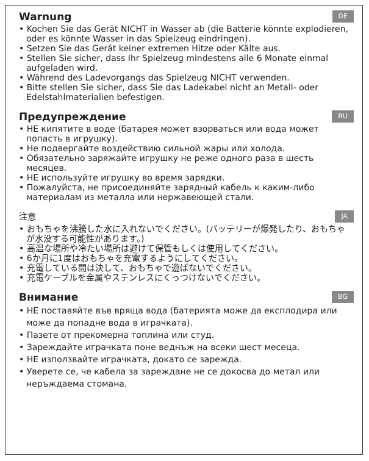Warnung DE
• Kochen Sie das Gerät NICHT in Wasser ab (die Batterie könnte explodieren, oder es könnte Wasser in das Spielzeug eindringen).
• Setzen Sie das Gerät keiner extremen Hitze oder Kälte aus.
• Stellen Sie sicher, dass Ihr Spielzeug mindestens alle 6 Monate einmal aufgeladen wird.
• Während des Ladevorgangs das Spielzeug NICHT verwenden.
• Bitte stellen Sie sicher, dass Sie das Ladekabel nicht an Metall- oder Edelstahlmaterialien befestigen.
Предупреждение RU
• НЕ кипятите в воде (батарея может взорваться или вода может попасть в игрушку).
• Не подвергайте воздействию сильной жары или холода.
• Обязательно заряжайте игрушку не реже одного раза в шесть месяцев.
• НЕ используйте игрушку во время зарядки.
• Пожалуйста, не присоединяйте зарядный кабель к каким-либо материалам из металла или нержавеющей стали.
注意 JA
• おもちゃを沸騰した水に入れないでください。(バッテリーが爆発したり、おもちゃが水没する可能性があります。)
• 高温な場所や冷たい場所は避けて保管もしくは使用してください。
• 6か月に1度はおもちゃを充電するようにしてください。
• 充電している間は決して、おもちゃで遊ばないでください。
• 充電ケーブルを金属やステンレスにくっつけないでください。
Внимание BG
• НЕ поставяйте във вряща вода (батерията може да експлодира или може да попадне вода в играчката).
• Пазете от прекомерна топлина или студ.
• Зареждайте играчката поне веднъж на всеки шест месеца.
• НЕ използвайте играчката, докато се зарежда.
• Уверете се, че кабела за зареждане не се докосва до метал или неръждаема стомана.